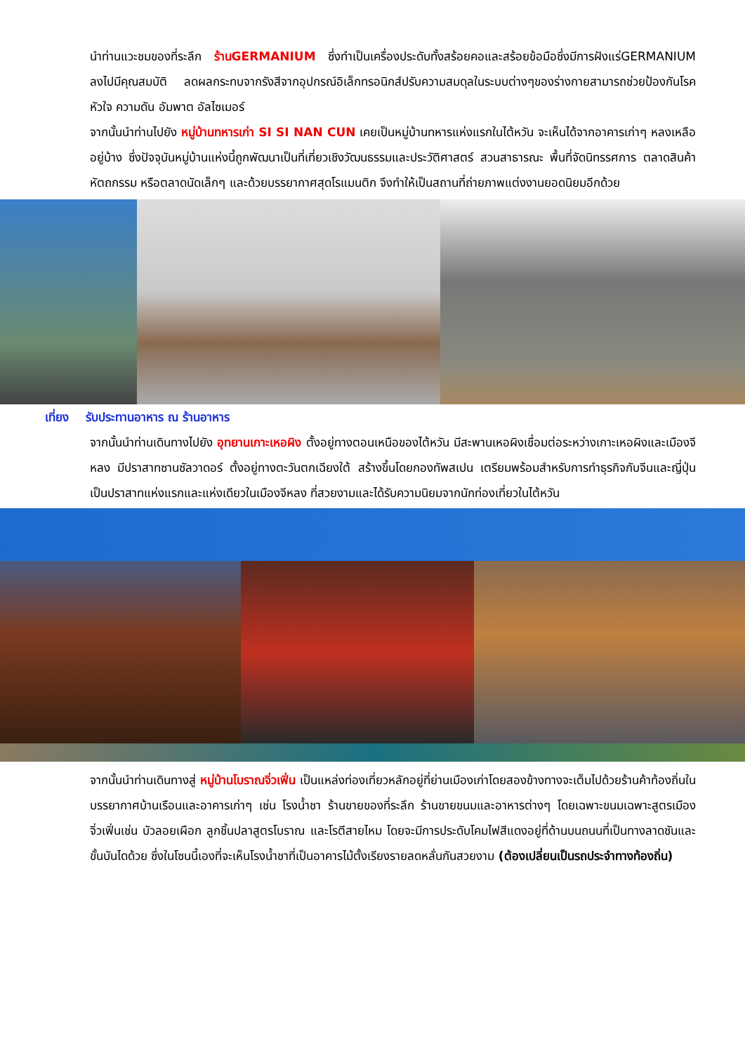นำท่านแวะชมของที่ระลึก ร้านGERMANIUM ซึ่งทำเป็นเครื่องประดับทั้งสร้อยคอและสร้อยข้อมือซึ่งมีการฝังแร่GERMANIUM ลงไปมีคุณสมบัติ ลดผลกระทบจากรังสีจากอุปกรณ์อิเล็กทรอนิกส์ปรับความสมดุลในระบบต่างๆของร่างกายสามารถช่วยป้องกันโรคหัวใจ ความดัน อัมพาต อัลไซเมอร์
จากนั้นนำท่านไปยัง หมู่บ้านทหารเก่า SI SI NAN CUN เคยเป็นหมู่บ้านทหารแห่งแรกในไต้หวัน จะเห็นได้จากอาคารเก่าๆ หลงเหลืออยู่บ้าง ซึ่งปัจจุบันหมู่บ้านแห่งนี้ถูกพัฒนาเป็นที่เที่ยวเชิงวัฒนธรรมและประวัติศาสตร์ สวนสาธารณะ พื้นที่จัดนิทรรศการ ตลาดสินค้าหัตถกรรม หรือตลาดนัดเล็กๆ และด้วยบรรยากาศสุดโรแมนติก จึงทำให้เป็นสถานที่ถ่ายภาพแต่งงานยอดนิยมอีกด้วย
เที่ยง รับประทานอาหาร ณ ร้านอาหาร
จากนั้นนำท่านเดินทางไปยัง อุทยานเกาะเหอผิง ตั้งอยู่ทางตอนเหนือของไต้หวัน มีสะพานเหอผิงเชื่อมต่อระหว่างเกาะเหอผิงและเมืองจีหลง มีปราสาทซานซัลวาดอร์ ตั้งอยู่ทางตะวันตกเฉียงใต้ สร้างขึ้นโดยกองทัพสเปน เตรียมพร้อมสำหรับการทำธุรกิจกับจีนและญี่ปุ่น เป็นปราสาทแห่งแรกและแห่งเดียวในเมืองจีหลง ที่สวยงามและได้รับความนิยมจากนักท่องเที่ยวในไต้หวัน
จากนั้นนำท่านเดินทางสู่ หมู่บ้านโบราณจิ่วเฟิ่น เป็นแหล่งท่องเที่ยวหลักอยู่ที่ย่านเมืองเก่าโดยสองข้างทางจะเต็มไปด้วยร้านค้าท้องถิ่นในบรรยากาศบ้านเรือนและอาคารเก่าๆ เช่น โรงน้ำชา ร้านขายของที่ระลึก ร้านขายขนมและอาหารต่างๆ โดยเฉพาะขนมเฉพาะสูตรเมืองจิ่วเฟิ่นเช่น บัวลอยเผือก ลูกชิ้นปลาสูตรโบราณ และโรตีสายไหม โดยจะมีการประดับโคมไฟสีแดงอยู่ที่ด้านบนถนนที่เป็นทางลาดชันและขั้นบันไดด้วย ซึ่งในโซนนี้เองที่จะเห็นโรงน้ำชาที่เป็นอาคารไม้ตั้งเรียงรายลดหลั่นกันสวยงาม (ต้องเปลี่ยนเป็นรถประจำทางท้องถิ่น)